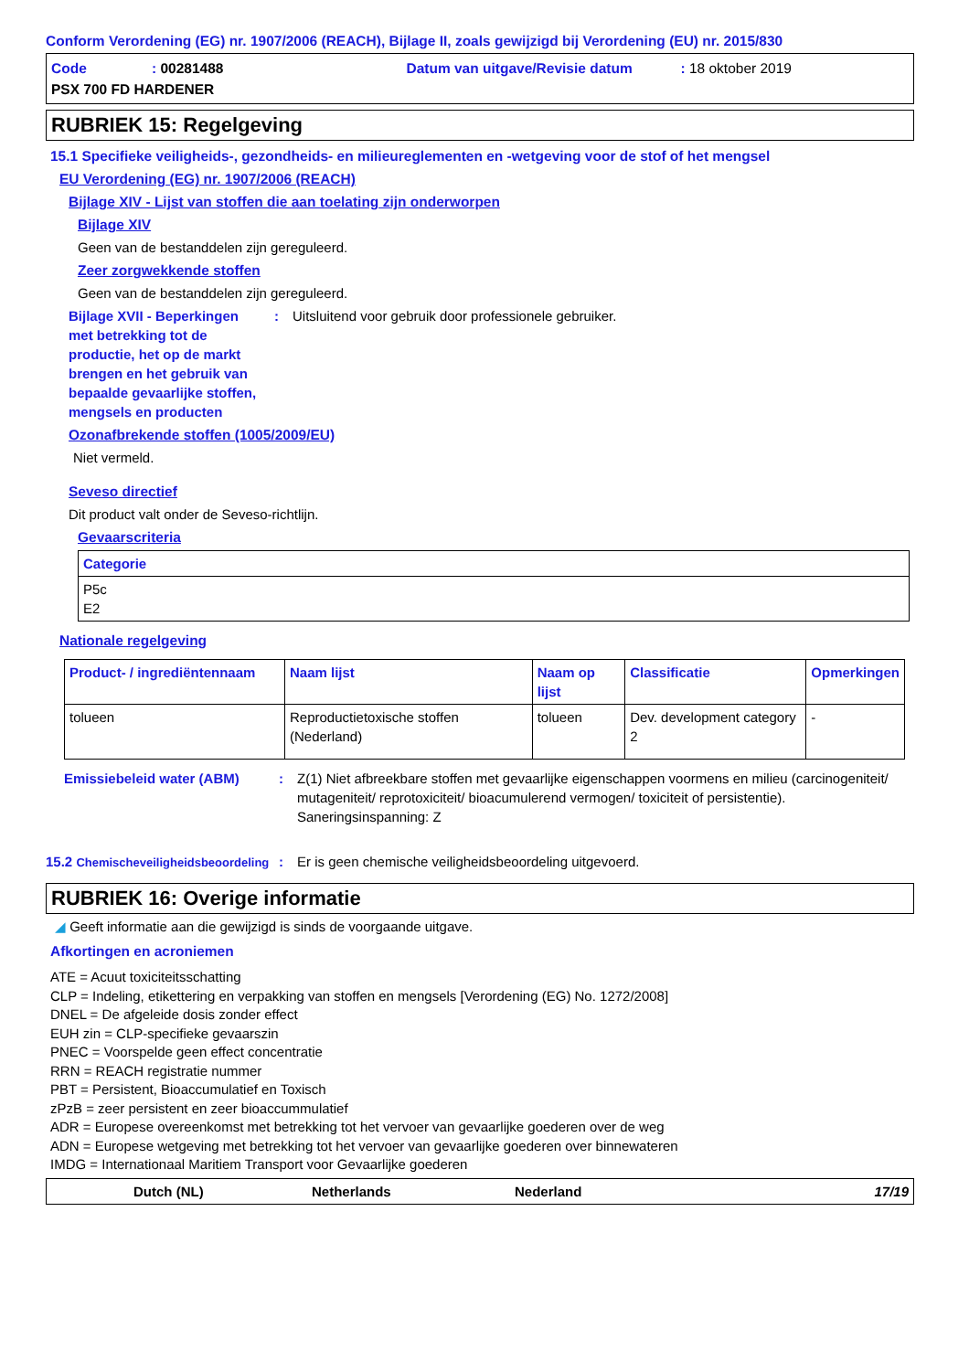Conform Verordening (EG) nr. 1907/2006 (REACH), Bijlage II, zoals gewijzigd bij Verordening (EU) nr. 2015/830
Code: 00281488 Datum van uitgave/Revisie datum: 18 oktober 2019
PSX 700 FD HARDENER
RUBRIEK 15: Regelgeving
15.1 Specifieke veiligheids-, gezondheids- en milieureglementen en -wetgeving voor de stof of het mengsel
EU Verordening (EG) nr. 1907/2006 (REACH)
Bijlage XIV - Lijst van stoffen die aan toelating zijn onderworpen
Bijlage XIV
Geen van de bestanddelen zijn gereguleerd.
Zeer zorgwekkende stoffen
Geen van de bestanddelen zijn gereguleerd.
Bijlage XVII - Beperkingen met betrekking tot de productie, het op de markt brengen en het gebruik van bepaalde gevaarlijke stoffen, mengsels en producten: Uitsluitend voor gebruik door professionele gebruiker.
Ozonafbrekende stoffen (1005/2009/EU)
Niet vermeld.
Seveso directief
Dit product valt onder de Seveso-richtlijn.
Gevaarscriteria
| Categorie |
| --- |
| P5c E2 |
Nationale regelgeving
| Product- / ingrediëntennaam | Naam lijst | Naam op lijst | Classificatie | Opmerkingen |
| --- | --- | --- | --- | --- |
| tolueen | Reproductietoxische stoffen (Nederland) | tolueen | Dev. development category 2 | - |
Emissiebeleid water (ABM): Z(1) Niet afbreekbare stoffen met gevaarlijke eigenschappen voormens en milieu (carcinogeniteit/ mutageniteit/ reprotoxiciteit/ bioacumulerend vermogen/ toxiciteit of persistentie). Saneringsinspanning: Z
15.2 Chemischeveiligheidsbeoordeling: Er is geen chemische veiligheidsbeoordeling uitgevoerd.
RUBRIEK 16: Overige informatie
◢ Geeft informatie aan die gewijzigd is sinds de voorgaande uitgave.
Afkortingen en acroniemen
ATE = Acuut toxiciteitsschatting
CLP = Indeling, etikettering en verpakking van stoffen en mengsels [Verordening (EG) No. 1272/2008]
DNEL = De afgeleide dosis zonder effect
EUH zin = CLP-specifieke gevaarszin
PNEC = Voorspelde geen effect concentratie
RRN = REACH registratie nummer
PBT = Persistent, Bioaccumulatief en Toxisch
zPzB = zeer persistent en zeer bioaccummulatief
ADR = Europese overeenkomst met betrekking tot het vervoer van gevaarlijke goederen over de weg
ADN = Europese wetgeving met betrekking tot het vervoer van gevaarlijke goederen over binnewateren
IMDG = Internationaal Maritiem Transport voor Gevaarlijke goederen
Dutch (NL) Netherlands Nederland 17/19